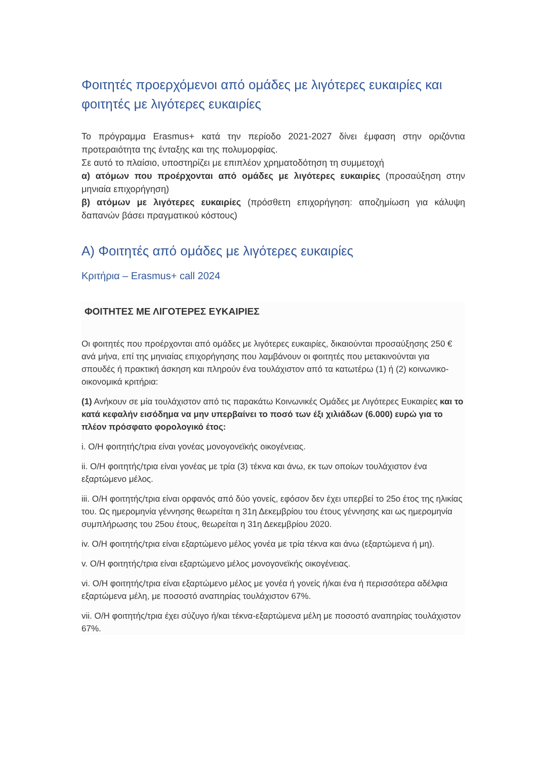Φοιτητές προερχόμενοι από ομάδες με λιγότερες ευκαιρίες και φοιτητές με λιγότερες ευκαιρίες
Το πρόγραμμα Erasmus+ κατά την περίοδο 2021-2027 δίνει έμφαση στην οριζόντια προτεραιότητα της ένταξης και της πολυμορφίας.
Σε αυτό το πλαίσιο, υποστηρίζει με επιπλέον χρηματοδότηση τη συμμετοχή
α) ατόμων που προέρχονται από ομάδες με λιγότερες ευκαιρίες (προσαύξηση στην μηνιαία επιχορήγηση)
β) ατόμων με λιγότερες ευκαιρίες (πρόσθετη επιχορήγηση: αποζημίωση για κάλυψη δαπανών βάσει πραγματικού κόστους)
Α) Φοιτητές από ομάδες με λιγότερες ευκαιρίες
Κριτήρια – Erasmus+ call 2024
ΦΟΙΤΗΤΕΣ ΜΕ ΛΙΓΟΤΕΡΕΣ ΕΥΚΑΙΡΙΕΣ
Οι φοιτητές που προέρχονται από ομάδες με λιγότερες ευκαιρίες, δικαιούνται προσαύξησης 250 € ανά μήνα, επί της μηνιαίας επιχορήγησης που λαμβάνουν οι φοιτητές που μετακινούνται για σπουδές ή πρακτική άσκηση και πληρούν ένα τουλάχιστον από τα κατωτέρω (1) ή (2) κοινωνικο-οικονομικά κριτήρια:
(1) Ανήκουν σε μία τουλάχιστον από τις παρακάτω Κοινωνικές Ομάδες με Λιγότερες Ευκαιρίες και το κατά κεφαλήν εισόδημα να μην υπερβαίνει το ποσό των έξι χιλιάδων (6.000) ευρώ για το πλέον πρόσφατο φορολογικό έτος:
i. Ο/Η φοιτητής/τρια είναι γονέας μονογονεϊκής οικογένειας.
ii. Ο/Η φοιτητής/τρια είναι γονέας με τρία (3) τέκνα και άνω, εκ των οποίων τουλάχιστον ένα εξαρτώμενο μέλος.
iii. Ο/Η φοιτητής/τρια είναι ορφανός από δύο γονείς, εφόσον δεν έχει υπερβεί το 25ο έτος της ηλικίας του. Ως ημερομηνία γέννησης θεωρείται η 31η Δεκεμβρίου του έτους γέννησης και ως ημερομηνία συμπλήρωσης του 25ου έτους, θεωρείται η 31η Δεκεμβρίου 2020.
iv. Ο/Η φοιτητής/τρια είναι εξαρτώμενο μέλος γονέα με τρία τέκνα και άνω (εξαρτώμενα ή μη).
v. Ο/Η φοιτητής/τρια είναι εξαρτώμενο μέλος μονογονεϊκής οικογένειας.
vi. Ο/Η φοιτητής/τρια είναι εξαρτώμενο μέλος με γονέα ή γονείς ή/και ένα ή περισσότερα αδέλφια εξαρτώμενα μέλη, με ποσοστό αναπηρίας τουλάχιστον 67%.
vii. Ο/Η φοιτητής/τρια έχει σύζυγο ή/και τέκνα-εξαρτώμενα μέλη με ποσοστό αναπηρίας τουλάχιστον 67%.